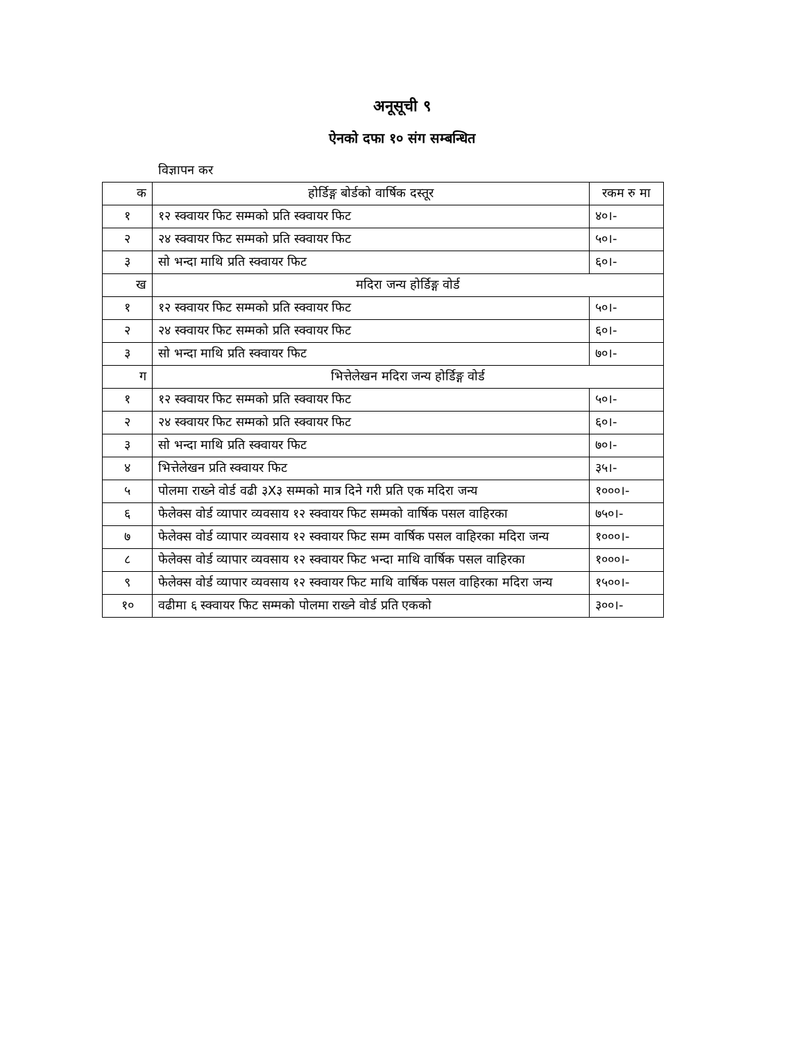अनूसूची ९
ऐनको दफा १० संग सम्बन्धित
विज्ञापन कर
| क | होर्डिङ्ग बोर्डको वार्षिक दस्तूर | रकम रु मा |
| --- | --- | --- |
| १ | १२ स्क्वायर फिट सम्मको प्रति स्क्वायर फिट | ४०।- |
| २ | २४ स्क्वायर फिट सम्मको प्रति स्क्वायर फिट | ५०।- |
| ३ | सो भन्दा माथि प्रति स्क्वायर फिट | ६०।- |
| ख | मदिरा जन्य होर्डिङ्ग वोर्ड | |
| १ | १२ स्क्वायर फिट सम्मको प्रति स्क्वायर फिट | ५०।- |
| २ | २४ स्क्वायर फिट सम्मको प्रति स्क्वायर फिट | ६०।- |
| ३ | सो भन्दा माथि प्रति स्क्वायर फिट | ७०।- |
| ग | भित्तेलेखन मदिरा जन्य होर्डिङ्ग वोर्ड | |
| १ | १२ स्क्वायर फिट सम्मको प्रति स्क्वायर फिट | ५०।- |
| २ | २४ स्क्वायर फिट सम्मको प्रति स्क्वायर फिट | ६०।- |
| ३ | सो भन्दा माथि प्रति स्क्वायर फिट | ७०।- |
| ४ | भित्तेलेखन प्रति स्क्वायर फिट | ३५।- |
| ५ | पोलमा राख्ने वोर्ड वढी ३X३ सम्मको मात्र दिने गरी प्रति एक मदिरा जन्य | १०००।- |
| ६ | फेलेक्स वोर्ड व्यापार व्यवसाय १२ स्क्वायर फिट सम्मको वार्षिक पसल वाहिरका | ७५०।- |
| ७ | फेलेक्स वोर्ड व्यापार व्यवसाय १२ स्क्वायर फिट सम्म वार्षिक पसल वाहिरका मदिरा जन्य | १०००।- |
| ८ | फेलेक्स वोर्ड व्यापार व्यवसाय १२ स्क्वायर फिट भन्दा माथि वार्षिक पसल वाहिरका | १०००।- |
| ९ | फेलेक्स वोर्ड व्यापार व्यवसाय १२ स्क्वायर फिट माथि वार्षिक पसल वाहिरका मदिरा जन्य | १५००।- |
| १० | वढीमा ६ स्क्वायर फिट सम्मको पोलमा राख्ने वोर्ड प्रति एकको | ३००।- |